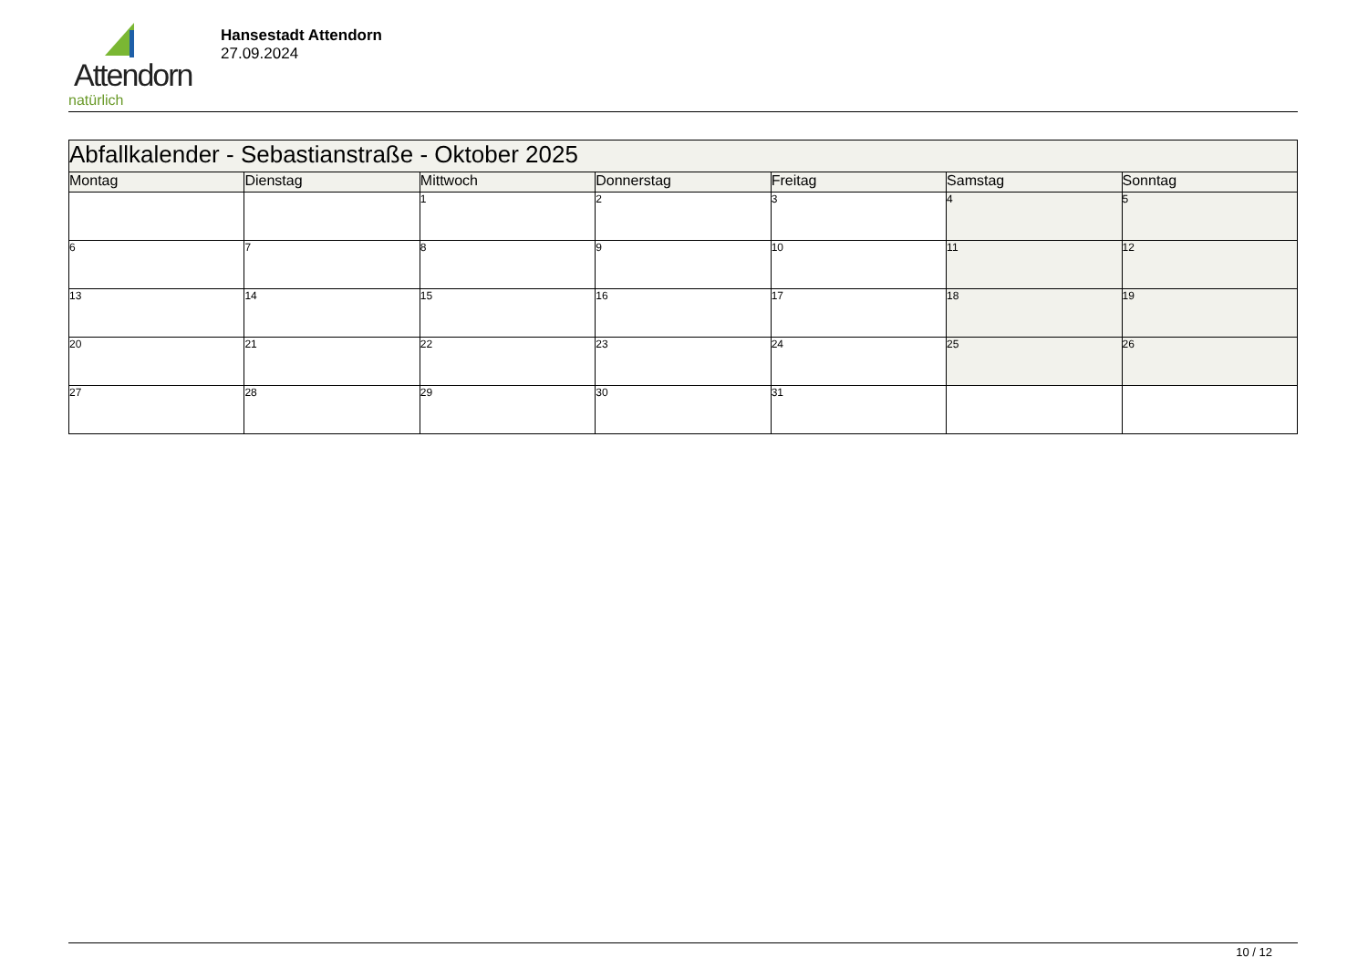Attendorn
natürlich
Hansestadt Attendorn
27.09.2024
| Abfallkalender - Sebastianstraße - Oktober 2025 | | | | | | |
| Montag | Dienstag | Mittwoch | Donnerstag | Freitag | Samstag | Sonntag |
| | | 1 | 2 | 3 | 4 | 5 |
| 6 | 7 | 8 | 9 | 10 | 11 | 12 |
| 13 | 14 | 15 | 16 | 17 | 18 | 19 |
| 20 | 21 | 22 | 23 | 24 | 25 | 26 |
| 27 | 28 | 29 | 30 | 31 | | |
10 / 12